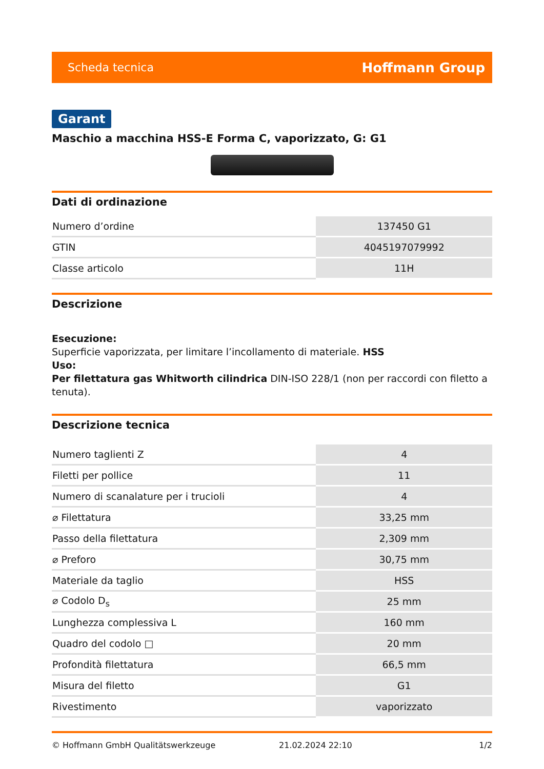Scheda tecnica Hoffmann Group
Garant
Maschio a macchina HSS-E Forma C, vaporizzato, G: G1
Dati di ordinazione
| Numero d’ordine | 137450 G1 |
| GTIN | 4045197079992 |
| Classe articolo | 11H |
Descrizione
Esecuzione:
Superficie vaporizzata, per limitare l’incollamento di materiale. HSS
Uso:
Per filettatura gas Whitworth cilindrica DIN-ISO 228/1 (non per raccordi con filetto a tenuta).
Descrizione tecnica
| Numero taglienti Z | 4 |
| Filetti per pollice | 11 |
| Numero di scanalature per i trucioli | 4 |
| ⌀ Filettatura | 33,25 mm |
| Passo della filettatura | 2,309 mm |
| ⌀ Preforo | 30,75 mm |
| Materiale da taglio | HSS |
| ⌀ Codolo D<sub>s</sub> | 25 mm |
| Lunghezza complessiva L | 160 mm |
| Quadro del codolo □ | 20 mm |
| Profondità filettatura | 66,5 mm |
| Misura del filetto | G1 |
| Rivestimento | vaporizzato |
© Hoffmann GmbH Qualitätswerkzeuge 21.02.2024 22:10 1/2